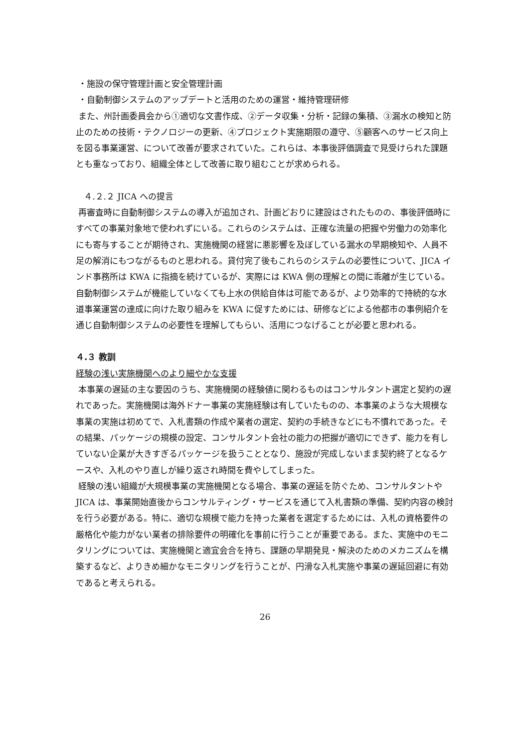・施設の保守管理計画と安全管理計画
・自動制御システムのアップデートと活用のための運営・維持管理研修
また、州計画委員会から①適切な文書作成、②データ収集・分析・記録の集積、③漏水の検知と防止のための技術・テクノロジーの更新、④プロジェクト実施期限の遵守、⑤顧客へのサービス向上を図る事業運営、について改善が要求されていた。これらは、本事後評価調査で見受けられた課題とも重なっており、組織全体として改善に取り組むことが求められる。
４.２.２ JICA への提言
再審査時に自動制御システムの導入が追加され、計画どおりに建設はされたものの、事後評価時にすべての事業対象地で使われずにいる。これらのシステムは、正確な流量の把握や労働力の効率化にも寄与することが期待され、実施機関の経営に悪影響を及ぼしている漏水の早期検知や、人員不足の解消にもつながるものと思われる。貸付完了後もこれらのシステムの必要性について、JICA インド事務所は KWA に指摘を続けているが、実際には KWA 側の理解との間に乖離が生じている。自動制御システムが機能していなくても上水の供給自体は可能であるが、より効率的で持続的な水道事業運営の達成に向けた取り組みを KWA に促すためには、研修などによる他都市の事例紹介を通じ自動制御システムの必要性を理解してもらい、活用につなげることが必要と思われる。
４.３ 教訓
経験の浅い実施機関へのより細やかな支援
本事業の遅延の主な要因のうち、実施機関の経験値に関わるものはコンサルタント選定と契約の遅れであった。実施機関は海外ドナー事業の実施経験は有していたものの、本事業のような大規模な事業の実施は初めてで、入札書類の作成や業者の選定、契約の手続きなどにも不慣れであった。その結果、パッケージの規模の設定、コンサルタント会社の能力の把握が適切にできず、能力を有していない企業が大きすぎるパッケージを扱うこととなり、施設が完成しないまま契約終了となるケースや、入札のやり直しが繰り返され時間を費やしてしまった。
経験の浅い組織が大規模事業の実施機関となる場合、事業の遅延を防ぐため、コンサルタントや JICA は、事業開始直後からコンサルティング・サービスを通じて入札書類の準備、契約内容の検討を行う必要がある。特に、適切な規模で能力を持った業者を選定するためには、入札の資格要件の厳格化や能力がない業者の排除要件の明確化を事前に行うことが重要である。また、実施中のモニタリングについては、実施機関と適宜会合を持ち、課題の早期発見・解決のためのメカニズムを構築するなど、よりきめ細かなモニタリングを行うことが、円滑な入札実施や事業の遅延回避に有効であると考えられる。
26